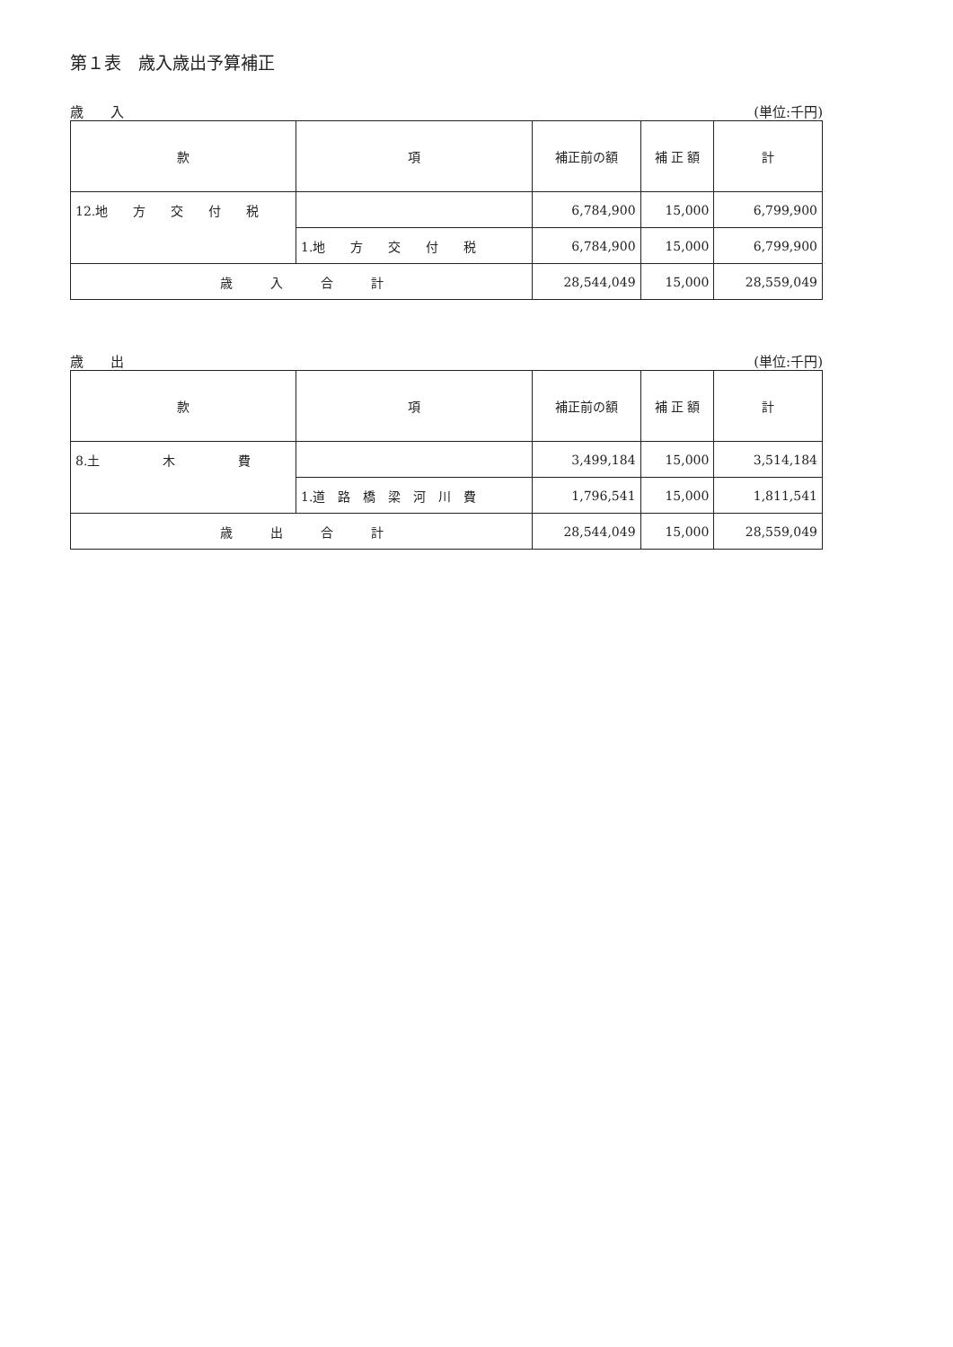第１表　歳入歳出予算補正
歳　　入 (単位:千円)
| 款 | 項 | 補正前の額 | 補 正 額 | 計 |
| --- | --- | --- | --- | --- |
| 12.地 方 交 付 税 | | 6,784,900 | 15,000 | 6,799,900 |
| | 1.地 方 交 付 税 | 6,784,900 | 15,000 | 6,799,900 |
| 歳 入 合 計 | | 28,544,049 | 15,000 | 28,559,049 |
歳　　出 (単位:千円)
| 款 | 項 | 補正前の額 | 補 正 額 | 計 |
| --- | --- | --- | --- | --- |
| 8.土 木 費 | | 3,499,184 | 15,000 | 3,514,184 |
| | 1.道 路 橋 梁 河 川 費 | 1,796,541 | 15,000 | 1,811,541 |
| 歳 出 合 計 | | 28,544,049 | 15,000 | 28,559,049 |